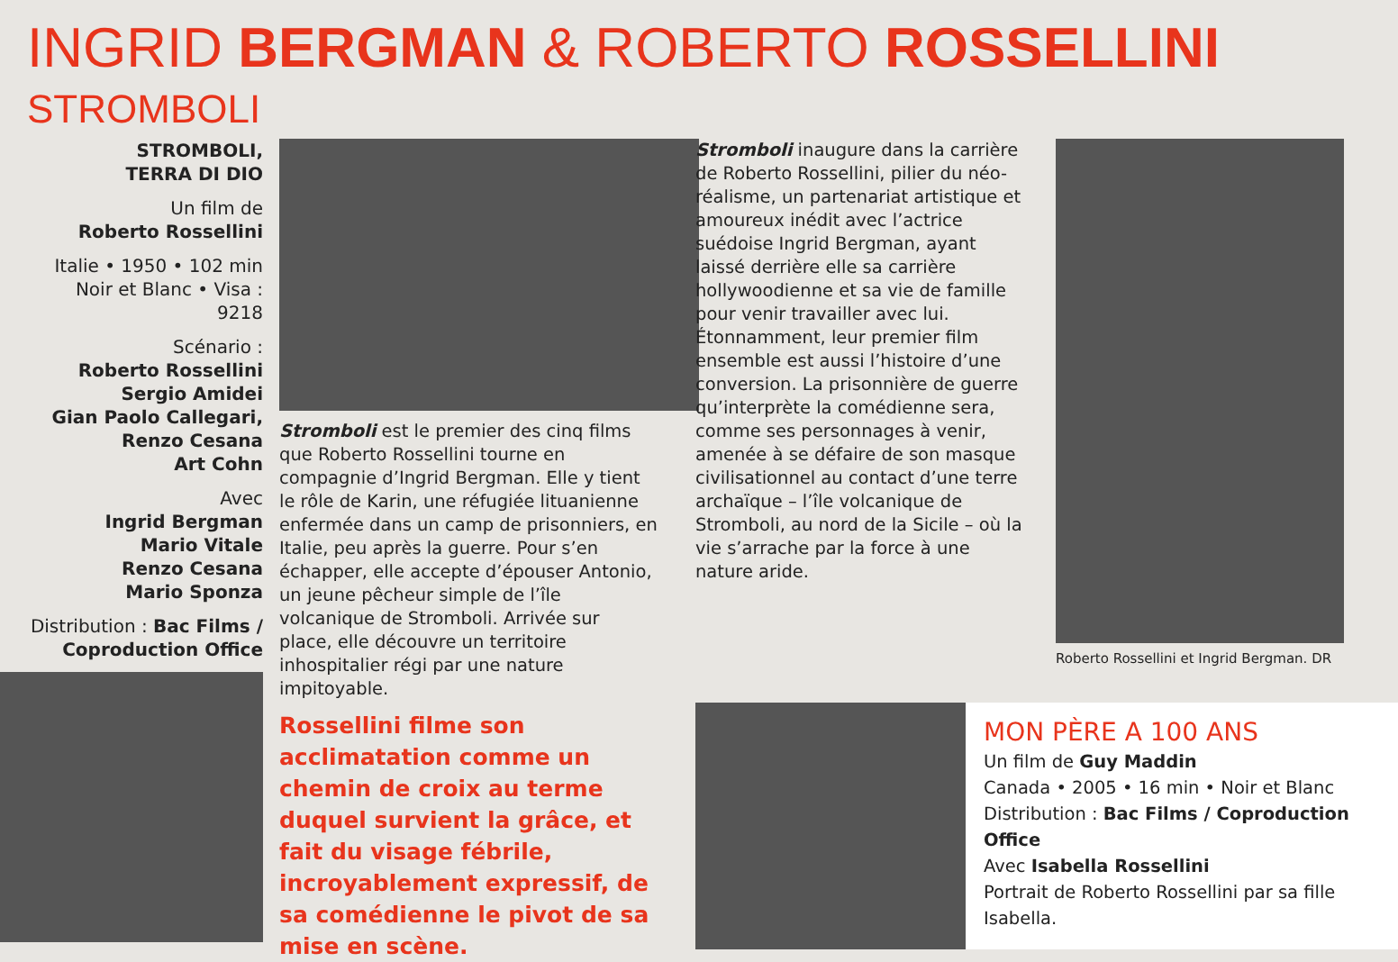INGRID BERGMAN & ROBERTO ROSSELLINI
STROMBOLI
STROMBOLI,
TERRA DI DIO
Un film de
Roberto Rossellini
Italie • 1950 • 102 min
Noir et Blanc • Visa : 9218
Scénario :
Roberto Rossellini
Sergio Amidei
Gian Paolo Callegari,
Renzo Cesana
Art Cohn
Avec
Ingrid Bergman
Mario Vitale
Renzo Cesana
Mario Sponza
Distribution : Bac Films / Coproduction Office
Stromboli est le premier des cinq films que Roberto Rossellini tourne en compagnie d’Ingrid Bergman. Elle y tient le rôle de Karin, une réfugiée lituanienne enfermée dans un camp de prisonniers, en Italie, peu après la guerre. Pour s’en échapper, elle accepte d’épouser Antonio, un jeune pêcheur simple de l’île volcanique de Stromboli. Arrivée sur place, elle découvre un territoire inhospitalier régi par une nature impitoyable.
Rossellini filme son acclimatation comme un chemin de croix au terme duquel survient la grâce, et fait du visage fébrile, incroyablement expressif, de sa comédienne le pivot de sa mise en scène.
Stromboli inaugure dans la carrière de Roberto Rossellini, pilier du néo-réalisme, un partenariat artistique et amoureux inédit avec l’actrice suédoise Ingrid Bergman, ayant laissé derrière elle sa carrière hollywoodienne et sa vie de famille pour venir travailler avec lui. Étonnamment, leur premier film ensemble est aussi l’histoire d’une conversion. La prisonnière de guerre qu’interprète la comédienne sera, comme ses personnages à venir, amenée à se défaire de son masque civilisationnel au contact d’une terre archaïque – l’île volcanique de Stromboli, au nord de la Sicile – où la vie s’arrache par la force à une nature aride.
Roberto Rossellini et Ingrid Bergman. DR
MON PÈRE A 100 ANS
Un film de Guy Maddin
Canada • 2005 • 16 min • Noir et Blanc
Distribution : Bac Films / Coproduction Office
Avec Isabella Rossellini
Portrait de Roberto Rossellini par sa fille Isabella.